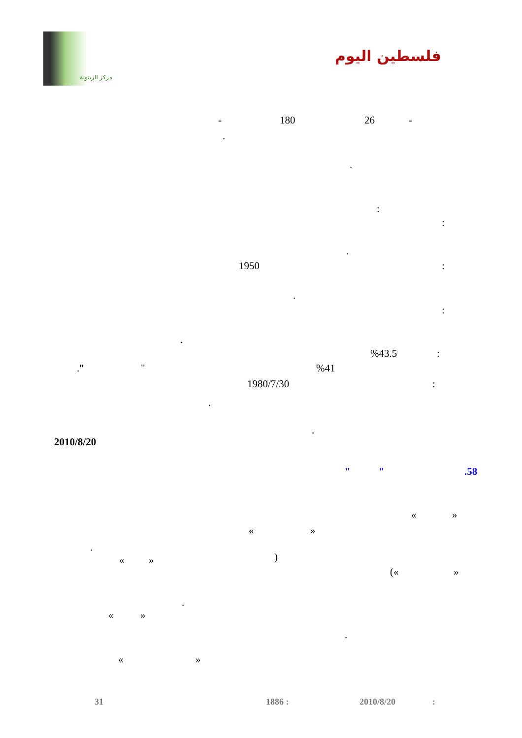مركز الزيتونة
فلسطين اليوم
-
26
180
-
.
.
:
:
.
:
1950
.
:
.
:
%43.5
%41
"
."
:
1980/7/30
.
.
2010/8/20
.58
"
"
« »
« »
.
)
« »
(« »
.
« »
.
« »
31 1886 : 2010/8/20 :